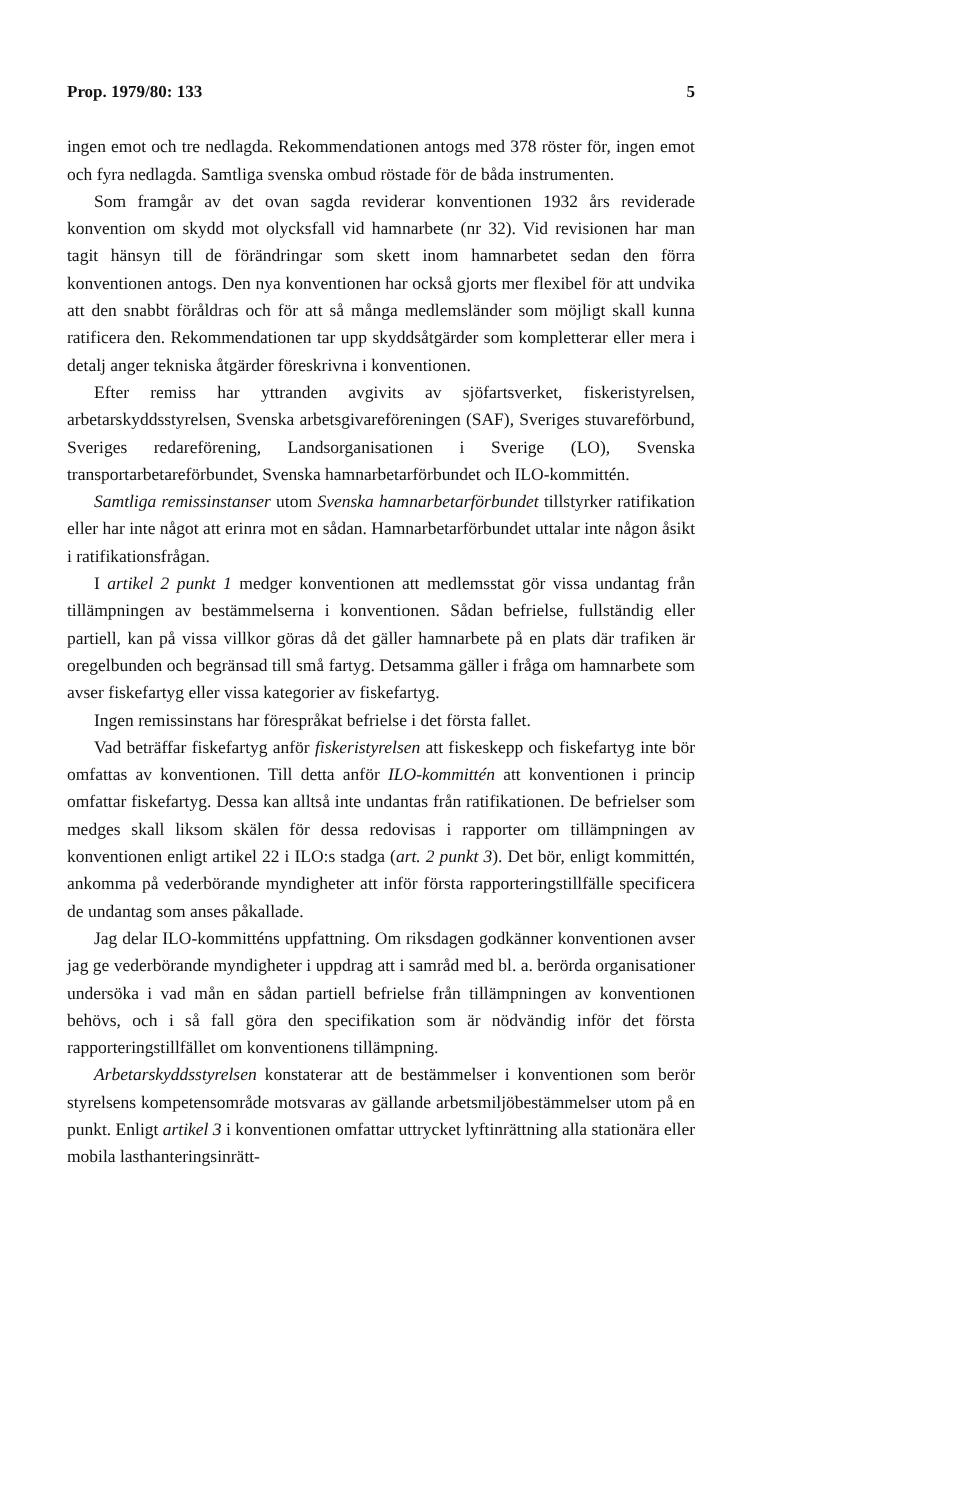Prop. 1979/80: 133 5
ingen emot och tre nedlagda. Rekommendationen antogs med 378 röster för, ingen emot och fyra nedlagda. Samtliga svenska ombud röstade för de båda instrumenten.
Som framgår av det ovan sagda reviderar konventionen 1932 års reviderade konvention om skydd mot olycksfall vid hamnarbete (nr 32). Vid revisionen har man tagit hänsyn till de förändringar som skett inom hamnarbetet sedan den förra konventionen antogs. Den nya konventionen har också gjorts mer flexibel för att undvika att den snabbt föråldras och för att så många medlemsländer som möjligt skall kunna ratificera den. Rekommendationen tar upp skyddsåtgärder som kompletterar eller mera i detalj anger tekniska åtgärder föreskrivna i konventionen.
Efter remiss har yttranden avgivits av sjöfartsverket, fiskeristyrelsen, arbetarskyddsstyrelsen, Svenska arbetsgivareföreningen (SAF), Sveriges stuvareförbund, Sveriges redareförening, Landsorganisationen i Sverige (LO), Svenska transportarbetareförbundet, Svenska hamnarbetarförbundet och ILO-kommittén.
Samtliga remissinstanser utom Svenska hamnarbetarförbundet tillstyrker ratifikation eller har inte något att erinra mot en sådan. Hamnarbetarförbundet uttalar inte någon åsikt i ratifikationsfrågan.
I artikel 2 punkt 1 medger konventionen att medlemsstat gör vissa undantag från tillämpningen av bestämmelserna i konventionen. Sådan befrielse, fullständig eller partiell, kan på vissa villkor göras då det gäller hamnarbete på en plats där trafiken är oregelbunden och begränsad till små fartyg. Detsamma gäller i fråga om hamnarbete som avser fiskefartyg eller vissa kategorier av fiskefartyg.
Ingen remissinstans har förespråkat befrielse i det första fallet.
Vad beträffar fiskefartyg anför fiskeristyrelsen att fiskeskepp och fiskefartyg inte bör omfattas av konventionen. Till detta anför ILO-kommittén att konventionen i princip omfattar fiskefartyg. Dessa kan alltså inte undantas från ratifikationen. De befrielser som medges skall liksom skälen för dessa redovisas i rapporter om tillämpningen av konventionen enligt artikel 22 i ILO:s stadga (art. 2 punkt 3). Det bör, enligt kommittén, ankomma på vederbörande myndigheter att inför första rapporteringstillfälle specificera de undantag som anses påkallade.
Jag delar ILO-kommitténs uppfattning. Om riksdagen godkänner konventionen avser jag ge vederbörande myndigheter i uppdrag att i samråd med bl. a. berörda organisationer undersöka i vad mån en sådan partiell befrielse från tillämpningen av konventionen behövs, och i så fall göra den specifikation som är nödvändig inför det första rapporteringstillfället om konventionens tillämpning.
Arbetarskyddsstyrelsen konstaterar att de bestämmelser i konventionen som berör styrelsens kompetensområde motsvaras av gällande arbetsmiljöbestämmelser utom på en punkt. Enligt artikel 3 i konventionen omfattar uttrycket lyftinrättning alla stationära eller mobila lasthanteringsinrätt-